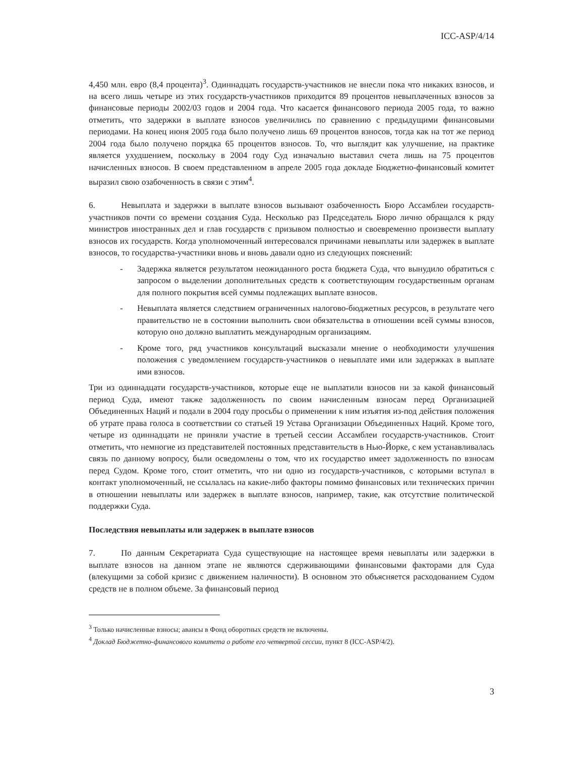ICC-ASP/4/14
4,450 млн. евро (8,4 процента)<sup>3</sup>. Одиннадцать государств-участников не внесли пока что никаких взносов, и на всего лишь четыре из этих государств-участников приходится 89 процентов невыплаченных взносов за финансовые периоды 2002/03 годов и 2004 года. Что касается финансового периода 2005 года, то важно отметить, что задержки в выплате взносов увеличились по сравнению с предыдущими финансовыми периодами. На конец июня 2005 года было получено лишь 69 процентов взносов, тогда как на тот же период 2004 года было получено порядка 65 процентов взносов. То, что выглядит как улучшение, на практике является ухудшением, поскольку в 2004 году Суд изначально выставил счета лишь на 75 процентов начисленных взносов. В своем представленном в апреле 2005 года докладе Бюджетно-финансовый комитет выразил свою озабоченность в связи с этим<sup>4</sup>.
6. Невыплата и задержки в выплате взносов вызывают озабоченность Бюро Ассамблеи государств-участников почти со времени создания Суда. Несколько раз Председатель Бюро лично обращался к ряду министров иностранных дел и глав государств с призывом полностью и своевременно произвести выплату взносов их государств. Когда уполномоченный интересовался причинами невыплаты или задержек в выплате взносов, то государства-участники вновь и вновь давали одно из следующих пояснений:
- Задержка является результатом неожиданного роста бюджета Суда, что вынудило обратиться с запросом о выделении дополнительных средств к соответствующим государственным органам для полного покрытия всей суммы подлежащих выплате взносов.
- Невыплата является следствием ограниченных налогово-бюджетных ресурсов, в результате чего правительство не в состоянии выполнить свои обязательства в отношении всей суммы взносов, которую оно должно выплатить международным организациям.
- Кроме того, ряд участников консультаций высказали мнение о необходимости улучшения положения с уведомлением государств-участников о невыплате ими или задержках в выплате ими взносов.
Три из одиннадцати государств-участников, которые еще не выплатили взносов ни за какой финансовый период Суда, имеют также задолженность по своим начисленным взносам перед Организацией Объединенных Наций и подали в 2004 году просьбы о применении к ним изъятия из-под действия положения об утрате права голоса в соответствии со статьей 19 Устава Организации Объединенных Наций. Кроме того, четыре из одиннадцати не приняли участие в третьей сессии Ассамблеи государств-участников. Стоит отметить, что немногие из представителей постоянных представительств в Нью-Йорке, с кем устанавливалась связь по данному вопросу, были осведомлены о том, что их государство имеет задолженность по взносам перед Судом. Кроме того, стоит отметить, что ни одно из государств-участников, с которыми вступал в контакт уполномоченный, не ссылалась на какие-либо факторы помимо финансовых или технических причин в отношении невыплаты или задержек в выплате взносов, например, такие, как отсутствие политической поддержки Суда.
Последствия невыплаты или задержек в выплате взносов
7. По данным Секретариата Суда существующие на настоящее время невыплаты или задержки в выплате взносов на данном этапе не являются сдерживающими финансовыми факторами для Суда (влекущими за собой кризис с движением наличности). В основном это объясняется расходованием Судом средств не в полном объеме. За финансовый период
<sup>3</sup> Только начисленные взносы; авансы в Фонд оборотных средств не включены.
<sup>4</sup> Доклад Бюджетно-финансового комитета о работе его четвертой сессии, пункт 8 (ICC-ASP/4/2).
3